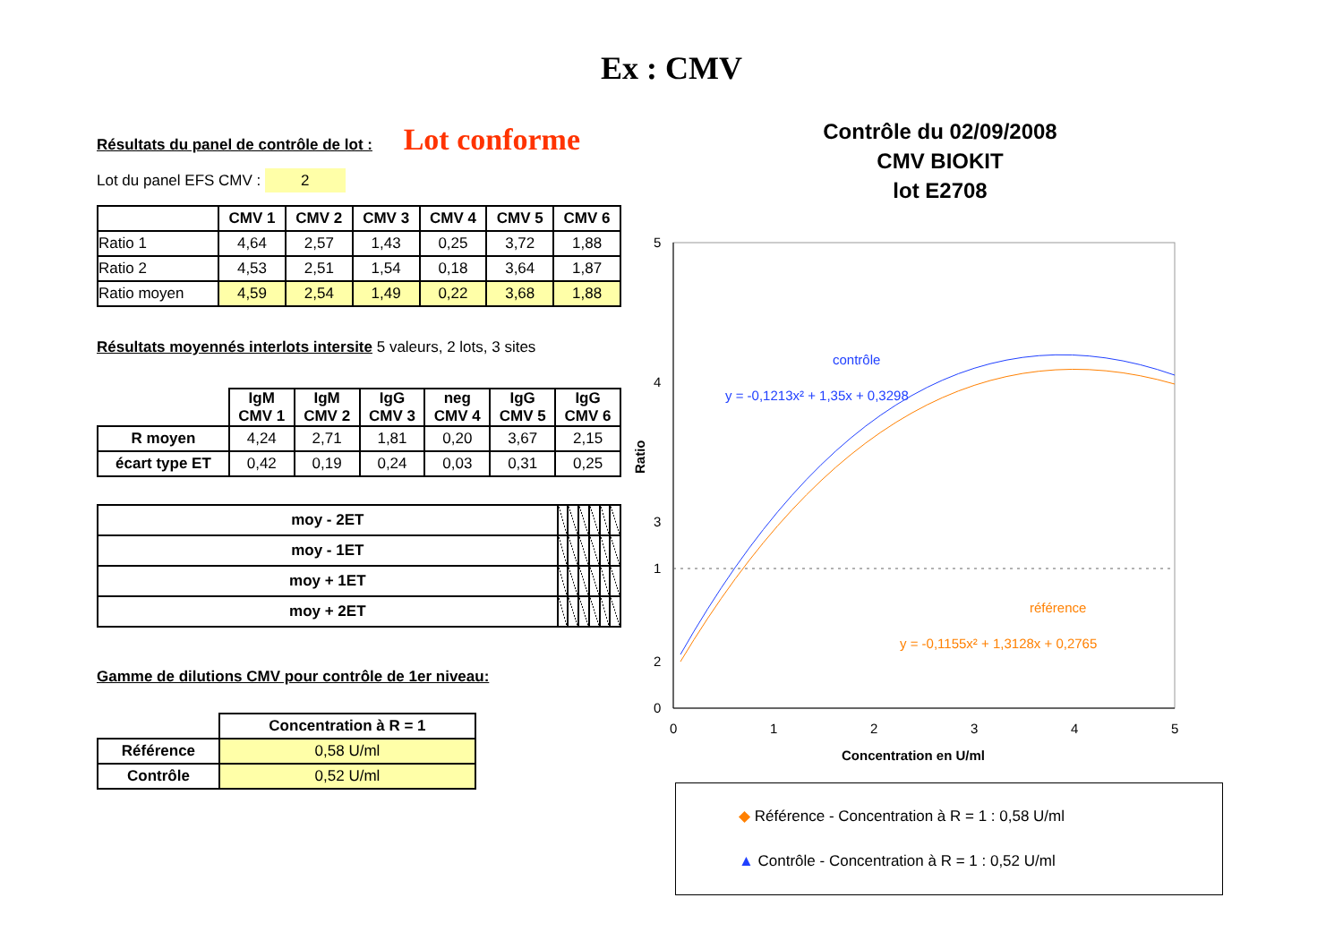Ex : CMV
Résultats du panel de contrôle de lot : Lot conforme
Lot du panel EFS CMV : 2
| | CMV 1 | CMV 2 | CMV 3 | CMV 4 | CMV 5 | CMV 6 |
| --- | --- | --- | --- | --- | --- | --- |
| Ratio 1 | 4,64 | 2,57 | 1,43 | 0,25 | 3,72 | 1,88 |
| Ratio 2 | 4,53 | 2,51 | 1,54 | 0,18 | 3,64 | 1,87 |
| Ratio moyen | 4,59 | 2,54 | 1,49 | 0,22 | 3,68 | 1,88 |
Résultats moyennés interlots intersite 5 valeurs, 2 lots, 3 sites
| | IgM CMV 1 | IgM CMV 2 | IgG CMV 3 | neg CMV 4 | IgG CMV 5 | IgG CMV 6 |
| --- | --- | --- | --- | --- | --- | --- |
| R moyen | 4,24 | 2,71 | 1,81 | 0,20 | 3,67 | 2,15 |
| écart type ET | 0,42 | 0,19 | 0,24 | 0,03 | 0,31 | 0,25 |
| moy - 2ET | | | | | | |
| moy - 1ET | | | | | | |
| moy + 1ET | | | | | | |
| moy + 2ET | | | | | | |
Gamme de dilutions CMV pour contrôle de 1er niveau:
| | Concentration à R = 1 |
| --- | --- |
| Référence | 0,58 U/ml |
| Contrôle | 0,52 U/ml |
Contrôle du 02/09/2008
CMV BIOKIT
lot E2708
5
4
3
2
1
0
0
1
2
3
4
5
Ratio
Concentration en U/ml
contrôle
y = -0,1213x² + 1,35x + 0,3298
référence
y = -0,1155x² + 1,3128x + 0,2765
◆ Référence - Concentration à R = 1 : 0,58 U/ml
▲ Contrôle - Concentration à R = 1 : 0,52 U/ml